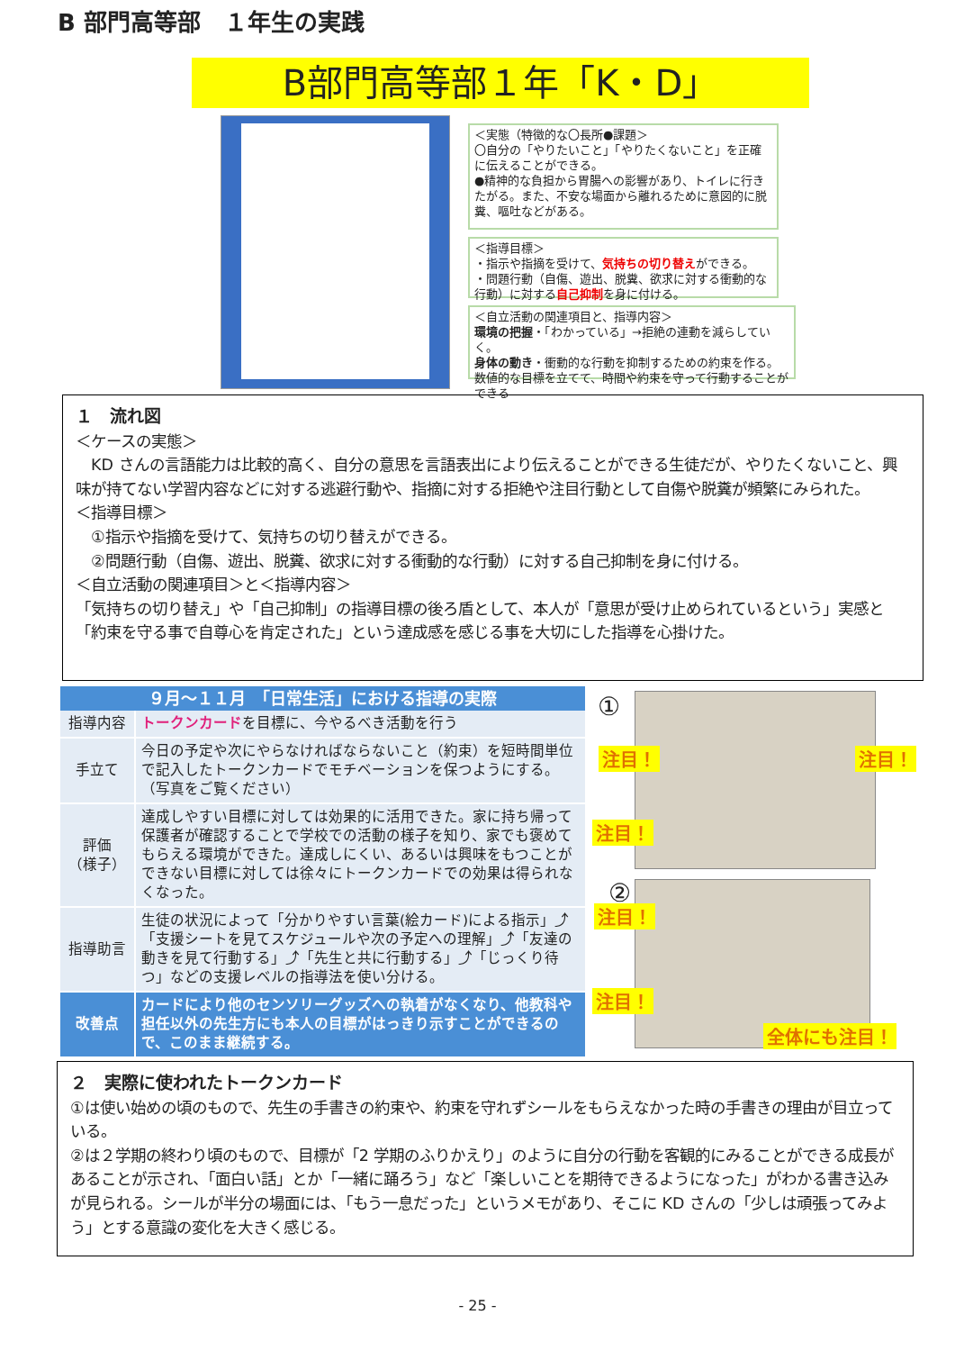B 部門高等部　１年生の実践
B部門高等部１年「K・D」
＜実態（特徴的な〇長所●課題＞
〇自分の「やりたいこと」「やりたくないこと」を正確に伝えることができる。
●精神的な負担から胃腸への影響があり、トイレに行きたがる。また、不安な場面から離れるために意図的に脱糞、嘔吐などがある。
＜指導目標＞
・指示や指摘を受けて、気持ちの切り替えができる。
・問題行動（自傷、遊出、脱糞、欲求に対する衝動的な行動）に対する自己抑制を身に付ける。
＜自立活動の関連項目と、指導内容＞
環境の把握・「わかっている」→拒絶の連動を減らしていく。
身体の動き・衝動的な行動を抑制するための約束を作る。
数値的な目標を立てて、時間や約束を守って行動することができる
１　流れ図
＜ケースの実態＞
　KD さんの言語能力は比較的高く、自分の意思を言語表出により伝えることができる生徒だが、やりたくないこと、興味が持てない学習内容などに対する逃避行動や、指摘に対する拒絶や注目行動として自傷や脱糞が頻繁にみられた。
＜指導目標＞
　①指示や指摘を受けて、気持ちの切り替えができる。
　②問題行動（自傷、遊出、脱糞、欲求に対する衝動的な行動）に対する自己抑制を身に付ける。
＜自立活動の関連項目＞と＜指導内容＞
「気持ちの切り替え」や「自己抑制」の指導目標の後ろ盾として、本人が「意思が受け止められているという」実感と「約束を守る事で自尊心を肯定された」という達成感を感じる事を大切にした指導を心掛けた。
| ９月～１１月 「日常生活」における指導の実際 | |
| --- | --- |
| 指導内容 | トークンカード を目標に、今やるべき活動を行う |
| 手立て | 今日の予定や次にやらなければならないこと（約束）を短時間単位で記入したトークンカードでモチベーションを保つようにする。 （写真をご覧ください） |
| 評価 （様子） | 達成しやすい目標に対しては効果的に活用できた。家に持ち帰って保護者が確認することで学校での活動の様子を知り、家でも褒めてもらえる環境ができた。達成しにくい、あるいは興味をもつことができない目標に対しては徐々にトークンカードでの効果は得られなくなった。 |
| 指導助言 | 生徒の状況によって「分かりやすい言葉(絵カード)による指示」⤴「支援シートを見てスケジュールや次の予定への理解」⤴「友達の動きを見て行動する」⤴「先生と共に行動する」⤴「じっくり待つ」などの支援レベルの指導法を使い分ける。 |
| 改善点 | カードにより他のセンソリーグッズへの執着がなくなり、他教科や担任以外の先生方にも本人の目標がはっきり示すことができるので、このまま継続する。 |
①
②
注目！ 注目！
注目！
注目！
注目！
全体にも注目！
２　実際に使われたトークンカード
①は使い始めの頃のもので、先生の手書きの約束や、約束を守れずシールをもらえなかった時の手書きの理由が目立っている。
②は２学期の終わり頃のもので、目標が「2 学期のふりかえり」のように自分の行動を客観的にみることができる成長があることが示され、「面白い話」とか「一緒に踊ろう」など「楽しいことを期待できるようになった」がわかる書き込みが見られる。シールが半分の場面には、「もう一息だった」というメモがあり、そこに KD さんの「少しは頑張ってみよう」とする意識の変化を大きく感じる。
- 25 -